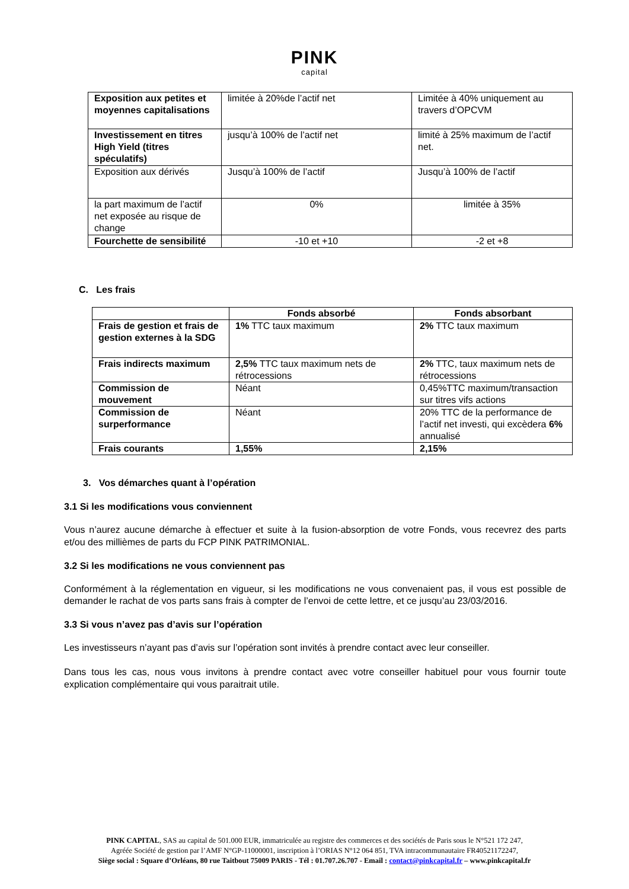PINK
capital
| Exposition aux petites et moyennes capitalisations | limitée à 20%de l’actif net | Limitée à 40% uniquement au travers d’OPCVM |
| Investissement en titres High Yield (titres spéculatifs) | jusqu’à 100% de l’actif net | limité à 25% maximum de l’actif net. |
| Exposition aux dérivés | Jusqu’à 100% de l’actif | Jusqu’à 100% de l’actif |
| la part maximum de l’actif net exposée au risque de change | 0% | limitée à 35% |
| Fourchette de sensibilité | -10 et +10 | -2 et +8 |
C. Les frais
| | Fonds absorbé | Fonds absorbant |
| --- | --- | --- |
| Frais de gestion et frais de gestion externes à la SDG | 1% TTC taux maximum | 2% TTC taux maximum |
| Frais indirects maximum | 2,5% TTC taux maximum nets de rétrocessions | 2% TTC, taux maximum nets de rétrocessions |
| Commission de mouvement | Néant | 0,45%TTC maximum/transaction sur titres vifs actions |
| Commission de surperformance | Néant | 20% TTC de la performance de l’actif net investi, qui excèdera 6% annualisé |
| Frais courants | 1,55% | 2,15% |
3. Vos démarches quant à l’opération
3.1 Si les modifications vous conviennent
Vous n’aurez aucune démarche à effectuer et suite à la fusion-absorption de votre Fonds, vous recevrez des parts et/ou des millièmes de parts du FCP PINK PATRIMONIAL.
3.2 Si les modifications ne vous conviennent pas
Conformément à la réglementation en vigueur, si les modifications ne vous convenaient pas, il vous est possible de demander le rachat de vos parts sans frais à compter de l’envoi de cette lettre, et ce jusqu’au 23/03/2016.
3.3 Si vous n’avez pas d’avis sur l’opération
Les investisseurs n’ayant pas d’avis sur l’opération sont invités à prendre contact avec leur conseiller.
Dans tous les cas, nous vous invitons à prendre contact avec votre conseiller habituel pour vous fournir toute explication complémentaire qui vous paraitrait utile.
PINK CAPITAL, SAS au capital de 501.000 EUR, immatriculée au registre des commerces et des sociétés de Paris sous le N°521 172 247,
Agréée Société de gestion par l’AMF N°GP-11000001, inscription à l’ORIAS N°12 064 851, TVA intracommunautaire FR40521172247,
Siège social : Square d’Orléans, 80 rue Taitbout 75009 PARIS - Tél : 01.707.26.707 - Email : contact@pinkcapital.fr – www.pinkcapital.fr